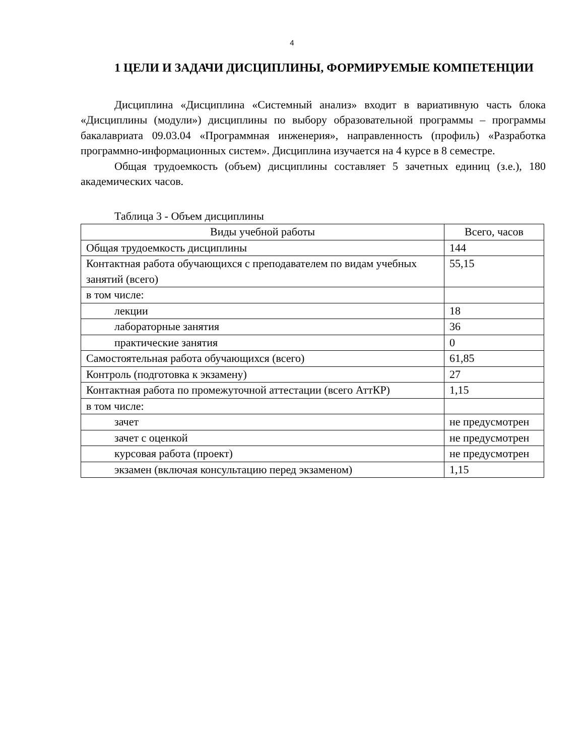4
1 ЦЕЛИ И ЗАДАЧИ ДИСЦИПЛИНЫ, ФОРМИРУЕМЫЕ КОМПЕТЕНЦИИ
Дисциплина «Дисциплина «Системный анализ» входит в вариативную часть блока «Дисциплины (модули») дисциплины по выбору образовательной программы – программы бакалавриата 09.03.04 «Программная инженерия», направленность (профиль) «Разработка программно-информационных систем». Дисциплина изучается на 4 курсе в 8 семестре.
Общая трудоемкость (объем) дисциплины составляет 5 зачетных единиц (з.е.), 180 академических часов.
Таблица 3 - Объем дисциплины
| Виды учебной работы | Всего, часов |
| --- | --- |
| Общая трудоемкость дисциплины | 144 |
| Контактная работа обучающихся с преподавателем по видам учебных занятий (всего) | 55,15 |
| в том числе: | |
| лекции | 18 |
| лабораторные занятия | 36 |
| практические занятия | 0 |
| Самостоятельная работа обучающихся (всего) | 61,85 |
| Контроль (подготовка к экзамену) | 27 |
| Контактная работа по промежуточной аттестации (всего АттКР) | 1,15 |
| в том числе: | |
| зачет | не предусмотрен |
| зачет с оценкой | не предусмотрен |
| курсовая работа (проект) | не предусмотрен |
| экзамен (включая консультацию перед экзаменом) | 1,15 |